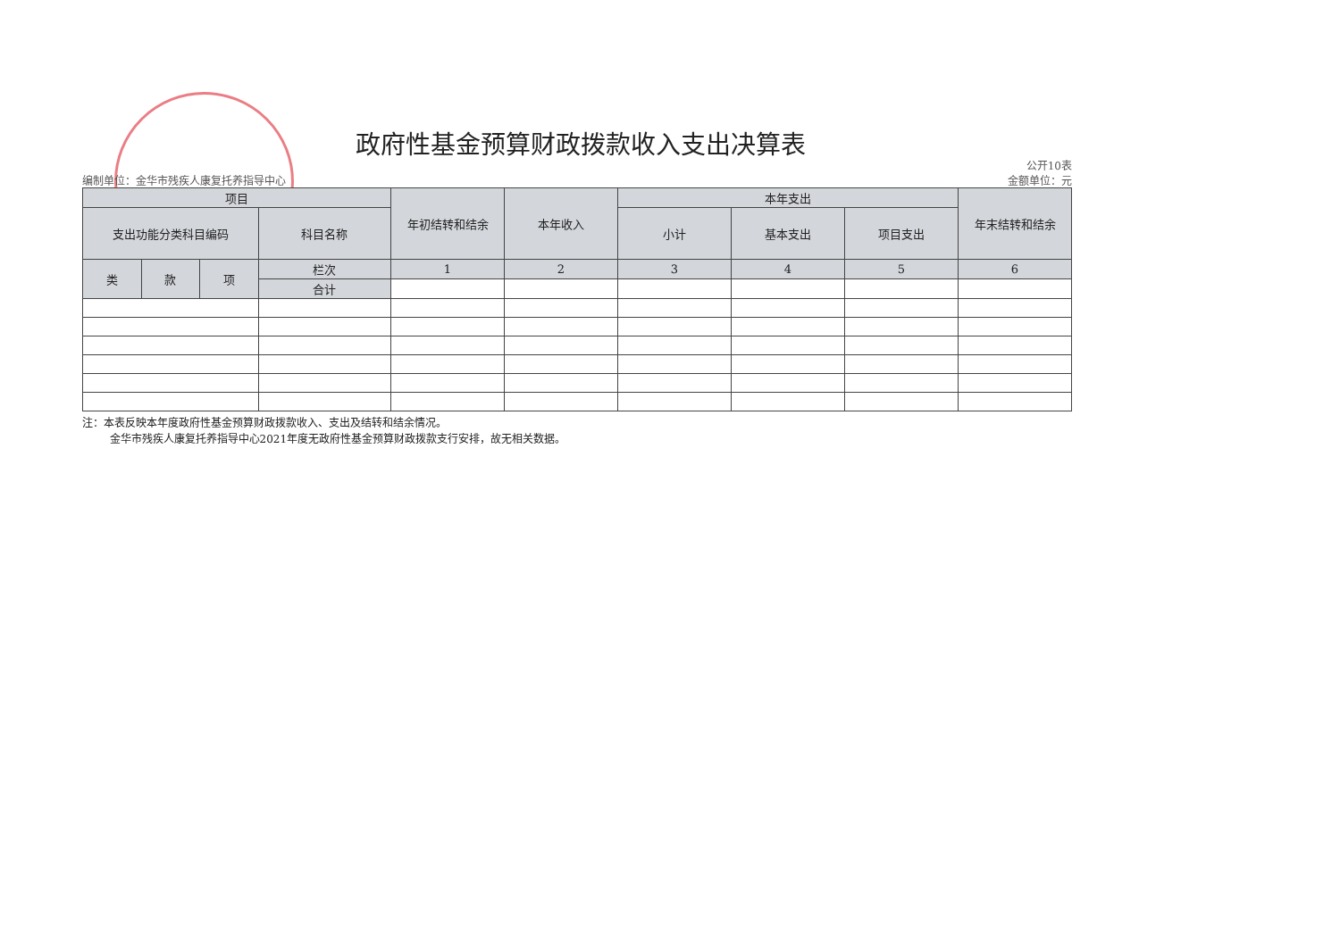政府性基金预算财政拨款收入支出决算表
编制单位：金华市残疾人康复托养指导中心
公开10表
金额单位：元
| 项目 | | | | 年初结转和结余 | 本年收入 | 本年支出 | | | 年末结转和结余 |
| --- | --- | --- | --- | --- | --- | --- | --- | --- | --- |
| 支出功能分类科目编码 | | | 科目名称 | | | 小计 | 基本支出 | 项目支出 | |
| 类 | 款 | 项 | 栏次 | 1 | 2 | 3 | 4 | 5 | 6 |
| | | | 合计 | | | | | | |
注：本表反映本年度政府性基金预算财政拨款收入、支出及结转和结余情况。
金华市残疾人康复托养指导中心2021年度无政府性基金预算财政拨款支行安排，故无相关数据。